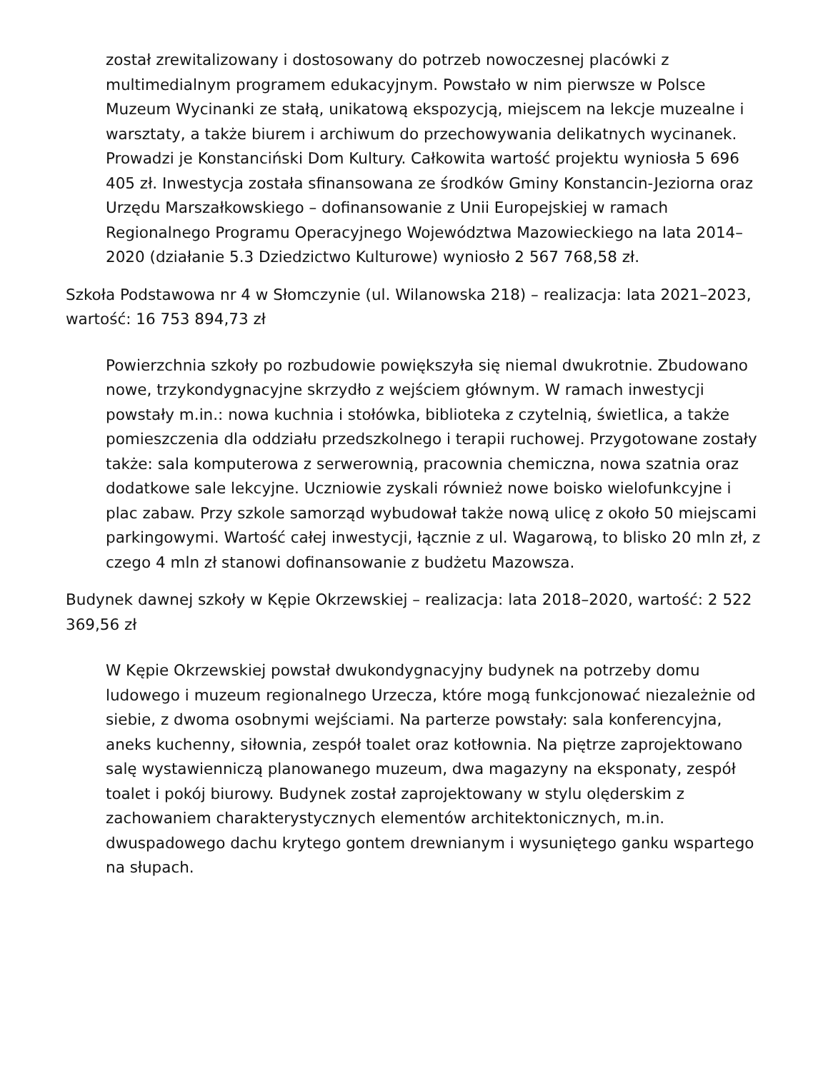został zrewitalizowany i dostosowany do potrzeb nowoczesnej placówki z multimedialnym programem edukacyjnym. Powstało w nim pierwsze w Polsce Muzeum Wycinanki ze stałą, unikatową ekspozycją, miejscem na lekcje muzealne i warsztaty, a także biurem i archiwum do przechowywania delikatnych wycinanek.
Prowadzi je Konstanciński Dom Kultury. Całkowita wartość projektu wyniosła 5 696 405 zł. Inwestycja została sfinansowana ze środków Gminy Konstancin-Jeziorna oraz Urzędu Marszałkowskiego – dofinansowanie z Unii Europejskiej w ramach Regionalnego Programu Operacyjnego Województwa Mazowieckiego na lata 2014–2020 (działanie 5.3 Dziedzictwo Kulturowe) wyniosło 2 567 768,58 zł.
Szkoła Podstawowa nr 4 w Słomczynie (ul. Wilanowska 218) – realizacja: lata 2021–2023, wartość: 16 753 894,73 zł
Powierzchnia szkoły po rozbudowie powiększyła się niemal dwukrotnie. Zbudowano nowe, trzykondygnacyjne skrzydło z wejściem głównym. W ramach inwestycji powstały m.in.: nowa kuchnia i stołówka, biblioteka z czytelnią, świetlica, a także pomieszczenia dla oddziału przedszkolnego i terapii ruchowej. Przygotowane zostały także: sala komputerowa z serwerownią, pracownia chemiczna, nowa szatnia oraz dodatkowe sale lekcyjne. Uczniowie zyskali również nowe boisko wielofunkcyjne i plac zabaw. Przy szkole samorząd wybudował także nową ulicę z około 50 miejscami parkingowymi. Wartość całej inwestycji, łącznie z ul. Wagarową, to blisko 20 mln zł, z czego 4 mln zł stanowi dofinansowanie z budżetu Mazowsza.
Budynek dawnej szkoły w Kępie Okrzewskiej – realizacja: lata 2018–2020, wartość: 2 522 369,56 zł
W Kępie Okrzewskiej powstał dwukondygnacyjny budynek na potrzeby domu ludowego i muzeum regionalnego Urzecza, które mogą funkcjonować niezależnie od siebie, z dwoma osobnymi wejściami. Na parterze powstały: sala konferencyjna, aneks kuchenny, siłownia, zespół toalet oraz kotłownia. Na piętrze zaprojektowano salę wystawienniczą planowanego muzeum, dwa magazyny na eksponaty, zespół toalet i pokój biurowy. Budynek został zaprojektowany w stylu olęderskim z zachowaniem charakterystycznych elementów architektonicznych, m.in. dwuspadowego dachu krytego gontem drewnianym i wysuniętego ganku wspartego na słupach.